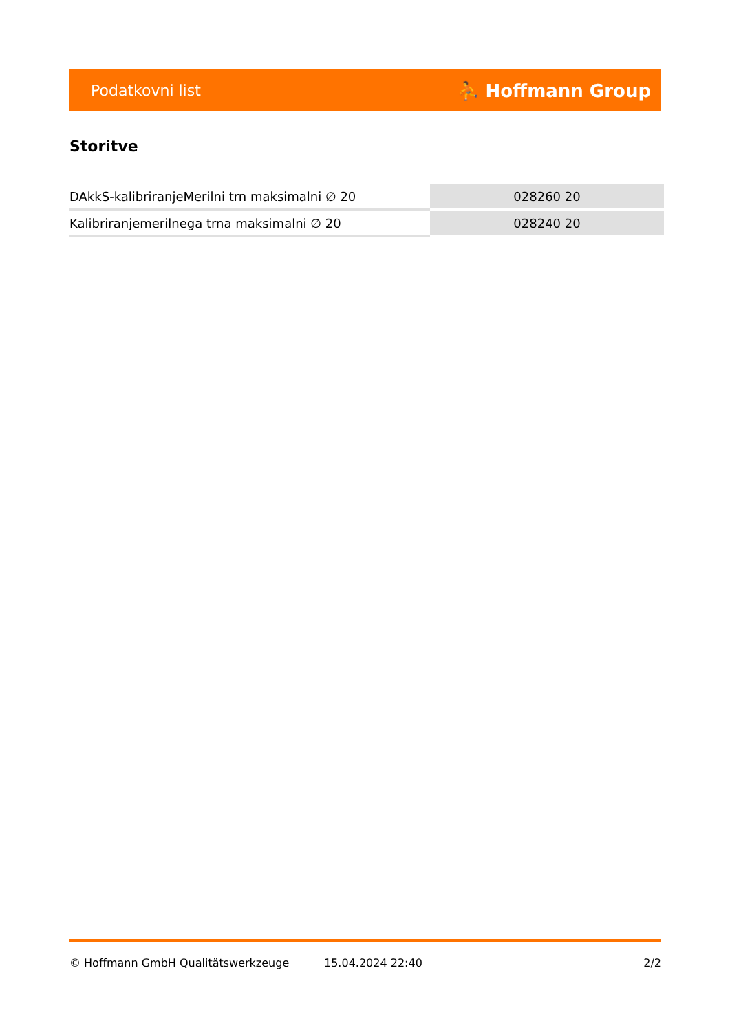Podatkovni list ⛹ Hoffmann Group
Storitve
| DAkkS-kalibriranjeMerilni trn maksimalni ∅ 20 | 028260 20 |
| Kalibriranjemerilnega trna maksimalni ∅ 20 | 028240 20 |
© Hoffmann GmbH Qualitätswerkzeuge 15.04.2024 22:40 2/2